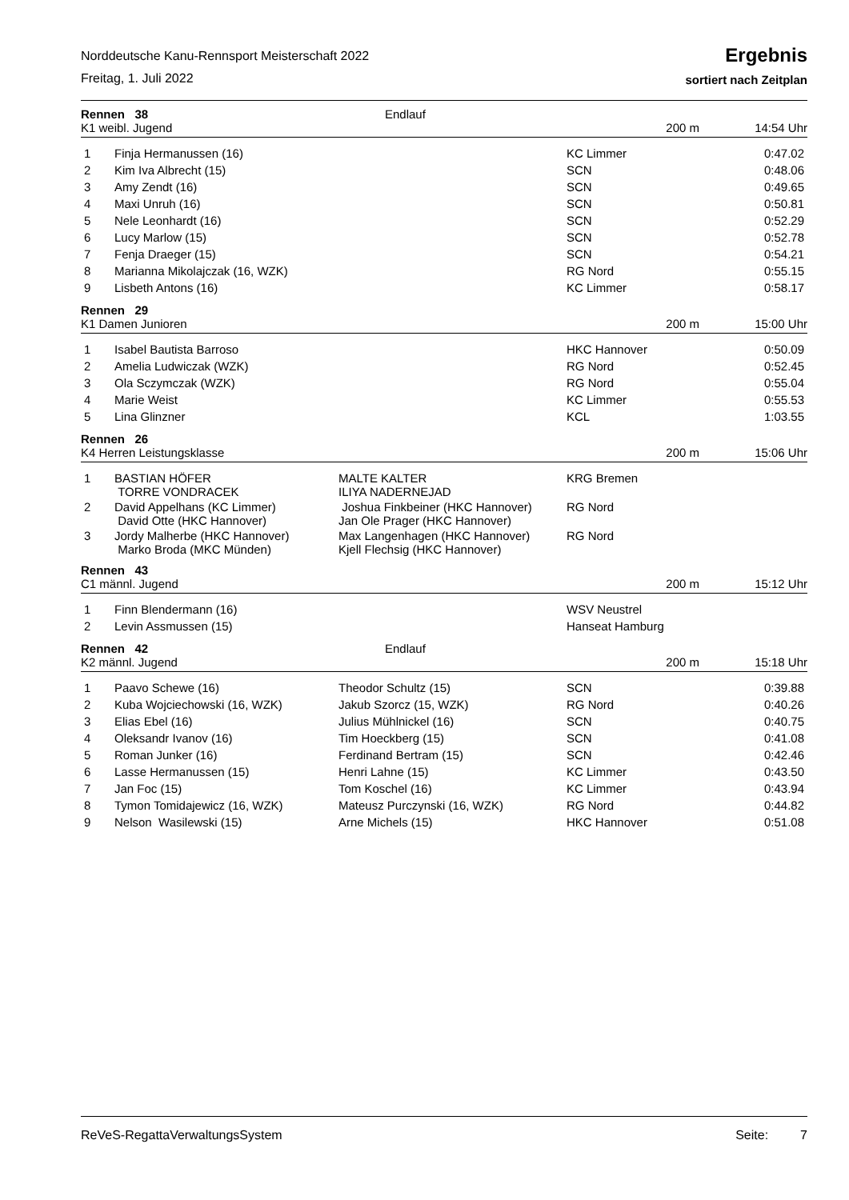Norddeutsche Kanu-Rennsport Meisterschaft 2022
Freitag, 1. Juli 2022
Ergebnis
sortiert nach Zeitplan
Rennen 38
Endlauf
K1 weibl. Jugend
200 m
14:54 Uhr
| 1 | Finja Hermanussen (16) | | KC Limmer | 0:47.02 |
| 2 | Kim Iva Albrecht (15) | | SCN | 0:48.06 |
| 3 | Amy Zendt (16) | | SCN | 0:49.65 |
| 4 | Maxi Unruh (16) | | SCN | 0:50.81 |
| 5 | Nele Leonhardt (16) | | SCN | 0:52.29 |
| 6 | Lucy Marlow (15) | | SCN | 0:52.78 |
| 7 | Fenja Draeger (15) | | SCN | 0:54.21 |
| 8 | Marianna Mikolajczak (16, WZK) | | RG Nord | 0:55.15 |
| 9 | Lisbeth Antons (16) | | KC Limmer | 0:58.17 |
Rennen 29
K1 Damen Junioren
200 m
15:00 Uhr
| 1 | Isabel Bautista Barroso | | HKC Hannover | 0:50.09 |
| 2 | Amelia Ludwiczak (WZK) | | RG Nord | 0:52.45 |
| 3 | Ola Sczymczak (WZK) | | RG Nord | 0:55.04 |
| 4 | Marie Weist | | KC Limmer | 0:55.53 |
| 5 | Lina Glinzner | | KCL | 1:03.55 |
Rennen 26
K4 Herren Leistungsklasse
200 m
15:06 Uhr
| 1 | BASTIAN HÖFER TORRE VONDRACEK | MALTE KALTER ILIYA NADERNEJAD | KRG Bremen | |
| 2 | David Appelhans (KC Limmer) David Otte (HKC Hannover) | Joshua Finkbeiner (HKC Hannover) Jan Ole Prager (HKC Hannover) | RG Nord | |
| 3 | Jordy Malherbe (HKC Hannover) Marko Broda (MKC Münden) | Max Langenhagen (HKC Hannover) Kjell Flechsig (HKC Hannover) | RG Nord | |
Rennen 43
C1 männl. Jugend
200 m
15:12 Uhr
| 1 | Finn Blendermann (16) | | WSV Neustrel | |
| 2 | Levin Assmussen (15) | | Hanseat Hamburg | |
Rennen 42
Endlauf
K2 männl. Jugend
200 m
15:18 Uhr
| 1 | Paavo Schewe (16) | Theodor Schultz (15) | SCN | 0:39.88 |
| 2 | Kuba Wojciechowski (16, WZK) | Jakub Szorcz (15, WZK) | RG Nord | 0:40.26 |
| 3 | Elias Ebel (16) | Julius Mühlnickel (16) | SCN | 0:40.75 |
| 4 | Oleksandr Ivanov (16) | Tim Hoeckberg (15) | SCN | 0:41.08 |
| 5 | Roman Junker (16) | Ferdinand Bertram (15) | SCN | 0:42.46 |
| 6 | Lasse Hermanussen (15) | Henri Lahne (15) | KC Limmer | 0:43.50 |
| 7 | Jan Foc (15) | Tom Koschel (16) | KC Limmer | 0:43.94 |
| 8 | Tymon Tomidajewicz (16, WZK) | Mateusz Purczynski (16, WZK) | RG Nord | 0:44.82 |
| 9 | Nelson Wasilewski (15) | Arne Michels (15) | HKC Hannover | 0:51.08 |
ReVeS-RegattaVerwaltungsSystem Seite: 7